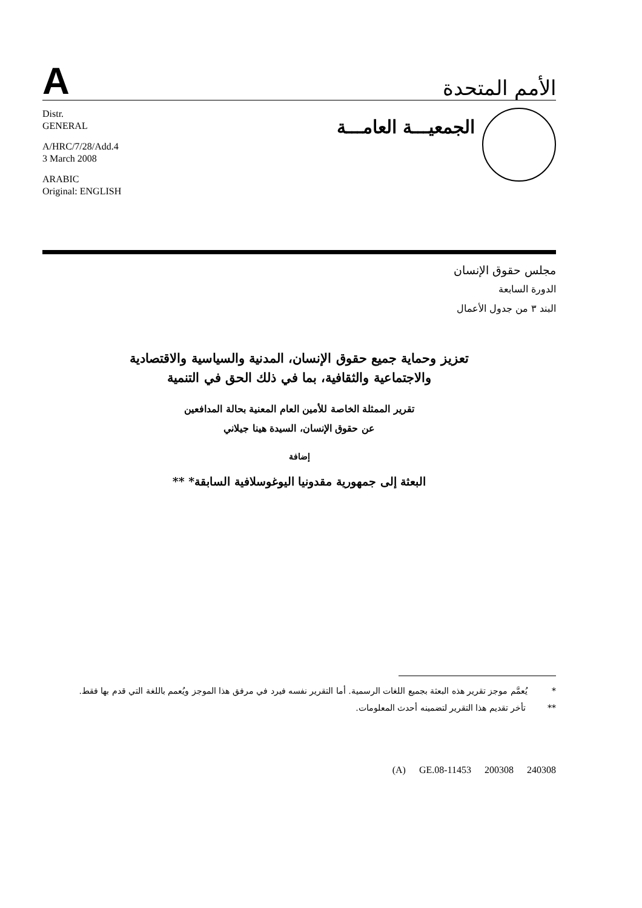A
الأمم المتحدة
Distr.
GENERAL
A/HRC/7/28/Add.4
3 March 2008
ARABIC
Original: ENGLISH
الجمعيـــة العامـــة
مجلس حقوق الإنسان
الدورة السابعة
البند ٣ من جدول الأعمال
تعزيز وحماية جميع حقوق الإنسان، المدنية والسياسية والاقتصادية
والاجتماعية والثقافية، بما في ذلك الحق في التنمية
تقرير الممثلة الخاصة للأمين العام المعنية بحالة المدافعين
عن حقوق الإنسان، السيدة هينا جيلاني
إضافة
البعثة إلى جمهورية مقدونيا اليوغوسلافية السابقة* **
* يُعمَّم موجز تقرير هذه البعثة بجميع اللغات الرسمية. أما التقرير نفسه فيرد في مرفق هذا الموجز ويُعمم باللغة التي قدم بها فقط.
** تأخر تقديم هذا التقرير لتضمينه أحدث المعلومات.
(A) GE.08-11453 200308 240308